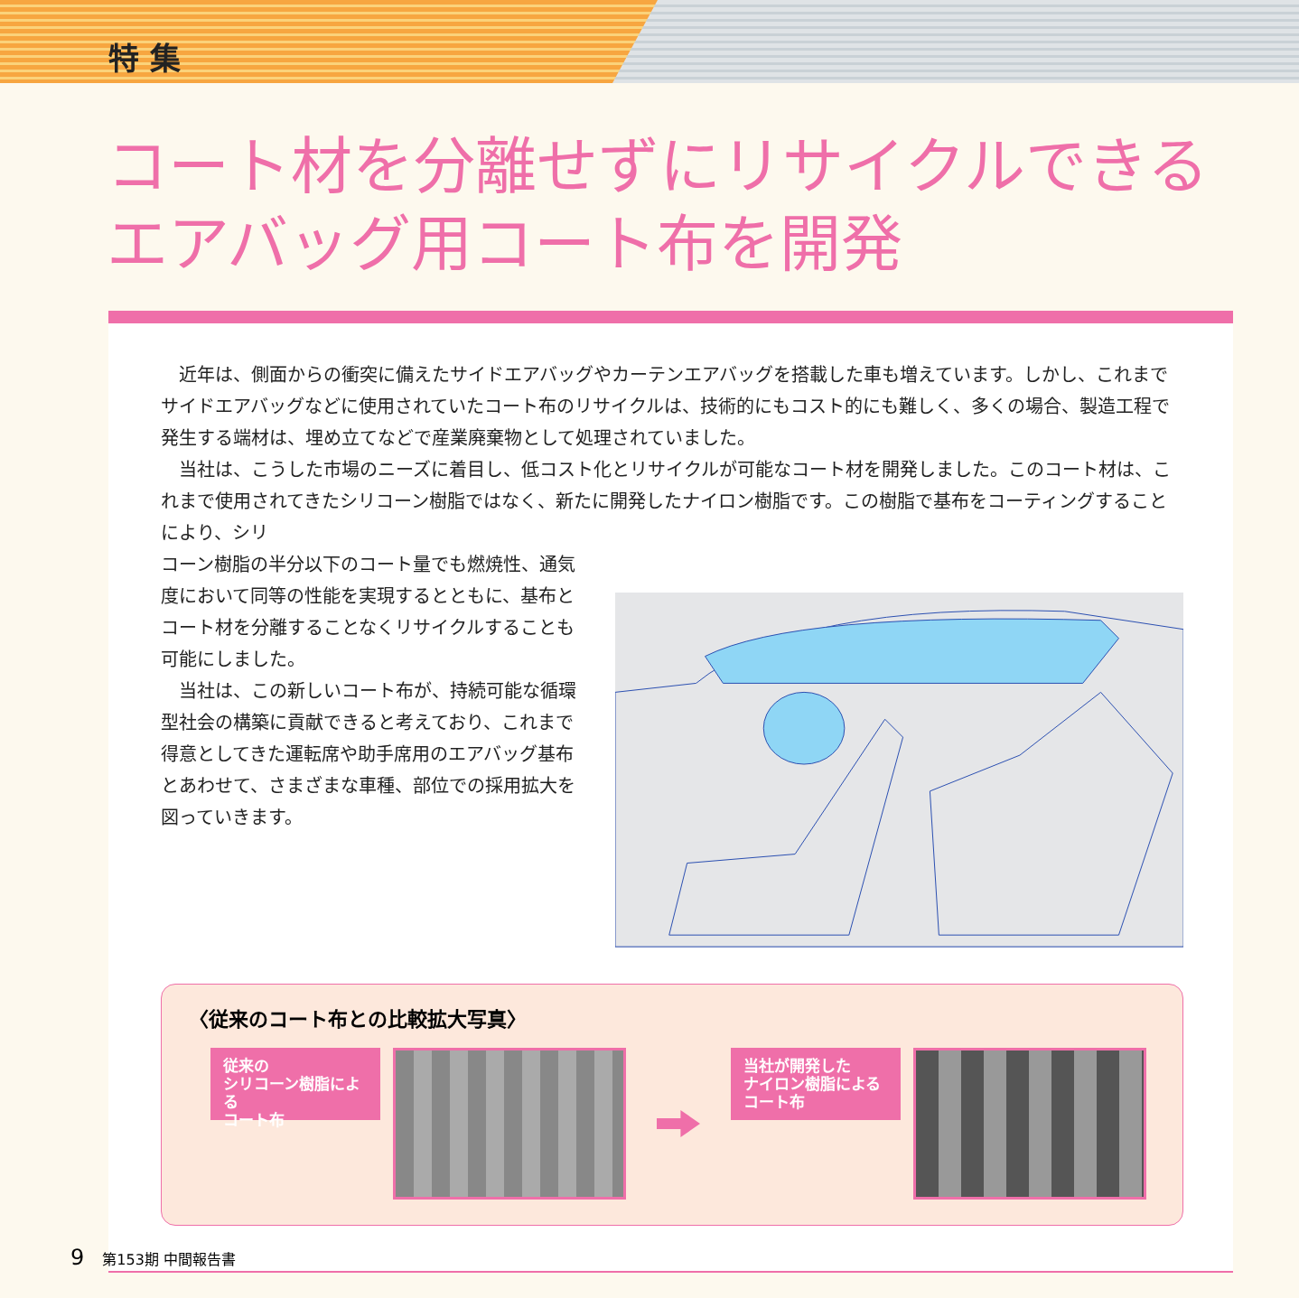特 集
コート材を分離せずにリサイクルできる
エアバッグ用コート布を開発
近年は、側面からの衝突に備えたサイドエアバッグやカーテンエアバッグを搭載した車も増えています。しかし、これまでサイドエアバッグなどに使用されていたコート布のリサイクルは、技術的にもコスト的にも難しく、多くの場合、製造工程で発生する端材は、埋め立てなどで産業廃棄物として処理されていました。
当社は、こうした市場のニーズに着目し、低コスト化とリサイクルが可能なコート材を開発しました。このコート材は、これまで使用されてきたシリコーン樹脂ではなく、新たに開発したナイロン樹脂です。この樹脂で基布をコーティングすることにより、シリ
コーン樹脂の半分以下のコート量でも燃焼性、通気度において同等の性能を実現するとともに、基布とコート材を分離することなくリサイクルすることも可能にしました。
当社は、この新しいコート布が、持続可能な循環型社会の構築に貢献できると考えており、これまで得意としてきた運転席や助手席用のエアバッグ基布とあわせて、さまざまな車種、部位での採用拡大を図っていきます。
〈従来のコート布との比較拡大写真〉
従来の
シリコーン樹脂による
コート布
当社が開発した
ナイロン樹脂による
コート布
9 第153期 中間報告書